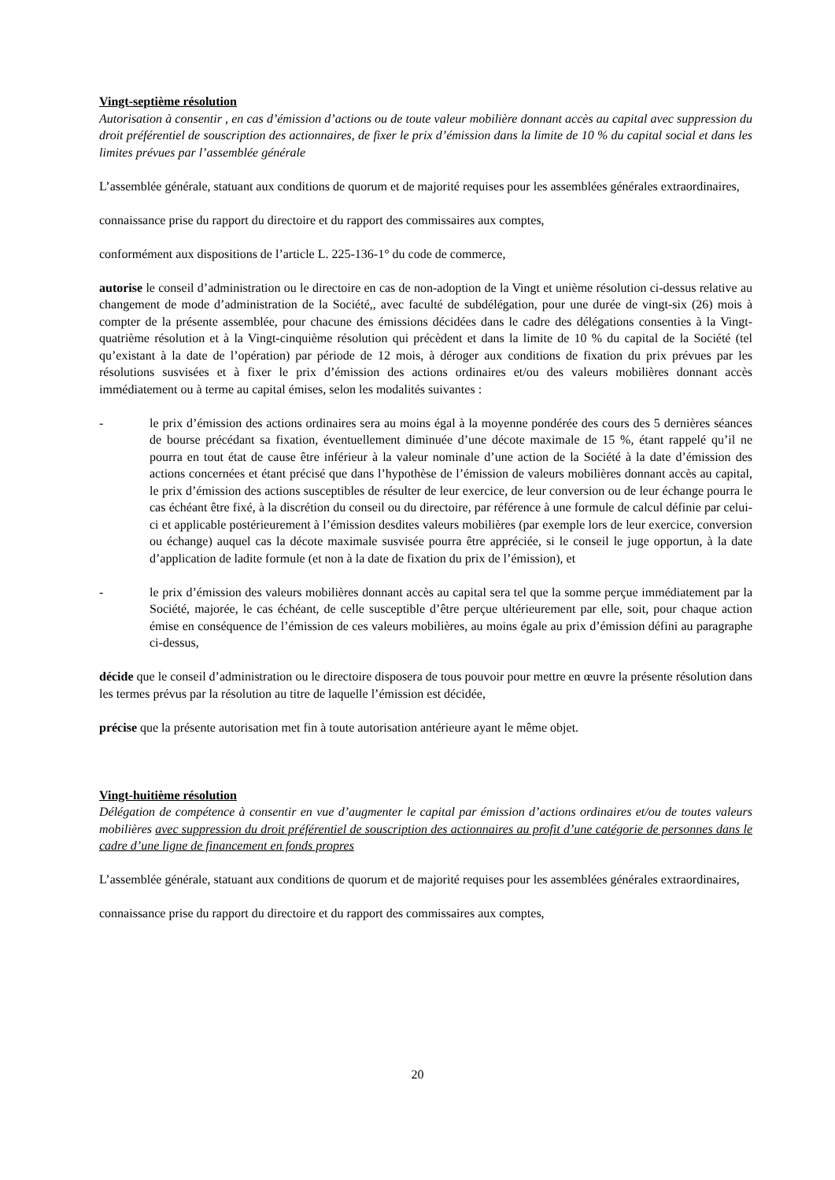Vingt-septième résolution
Autorisation à consentir , en cas d’émission d’actions ou de toute valeur mobilière donnant accès au capital avec suppression du droit préférentiel de souscription des actionnaires, de fixer le prix d’émission dans la limite de 10 % du capital social et dans les limites prévues par l’assemblée générale
L’assemblée générale, statuant aux conditions de quorum et de majorité requises pour les assemblées générales extraordinaires,
connaissance prise du rapport du directoire et du rapport des commissaires aux comptes,
conformément aux dispositions de l’article L. 225-136-1° du code de commerce,
autorise le conseil d’administration ou le directoire en cas de non-adoption de la Vingt et unième résolution ci-dessus relative au changement de mode d’administration de la Société,, avec faculté de subdélégation, pour une durée de vingt-six (26) mois à compter de la présente assemblée, pour chacune des émissions décidées dans le cadre des délégations consenties à la Vingt-quatrième résolution et à la Vingt-cinquième résolution qui précèdent et dans la limite de 10 % du capital de la Société (tel qu’existant à la date de l’opération) par période de 12 mois, à déroger aux conditions de fixation du prix prévues par les résolutions susvisées et à fixer le prix d’émission des actions ordinaires et/ou des valeurs mobilières donnant accès immédiatement ou à terme au capital émises, selon les modalités suivantes :
- le prix d’émission des actions ordinaires sera au moins égal à la moyenne pondérée des cours des 5 dernières séances de bourse précédant sa fixation, éventuellement diminuée d’une décote maximale de 15 %, étant rappelé qu’il ne pourra en tout état de cause être inférieur à la valeur nominale d’une action de la Société à la date d’émission des actions concernées et étant précisé que dans l’hypothèse de l’émission de valeurs mobilières donnant accès au capital, le prix d’émission des actions susceptibles de résulter de leur exercice, de leur conversion ou de leur échange pourra le cas échéant être fixé, à la discrétion du conseil ou du directoire, par référence à une formule de calcul définie par celui-ci et applicable postérieurement à l’émission desdites valeurs mobilières (par exemple lors de leur exercice, conversion ou échange) auquel cas la décote maximale susvisée pourra être appréciée, si le conseil le juge opportun, à la date d’application de ladite formule (et non à la date de fixation du prix de l’émission), et
- le prix d’émission des valeurs mobilières donnant accès au capital sera tel que la somme perçue immédiatement par la Société, majorée, le cas échéant, de celle susceptible d’être perçue ultérieurement par elle, soit, pour chaque action émise en conséquence de l’émission de ces valeurs mobilières, au moins égale au prix d’émission défini au paragraphe ci-dessus,
décide que le conseil d’administration ou le directoire disposera de tous pouvoir pour mettre en œuvre la présente résolution dans les termes prévus par la résolution au titre de laquelle l’émission est décidée,
précise que la présente autorisation met fin à toute autorisation antérieure ayant le même objet.
Vingt-huitième résolution
Délégation de compétence à consentir en vue d’augmenter le capital par émission d’actions ordinaires et/ou de toutes valeurs mobilières avec suppression du droit préférentiel de souscription des actionnaires au profit d’une catégorie de personnes dans le cadre d’une ligne de financement en fonds propres
L’assemblée générale, statuant aux conditions de quorum et de majorité requises pour les assemblées générales extraordinaires,
connaissance prise du rapport du directoire et du rapport des commissaires aux comptes,
20